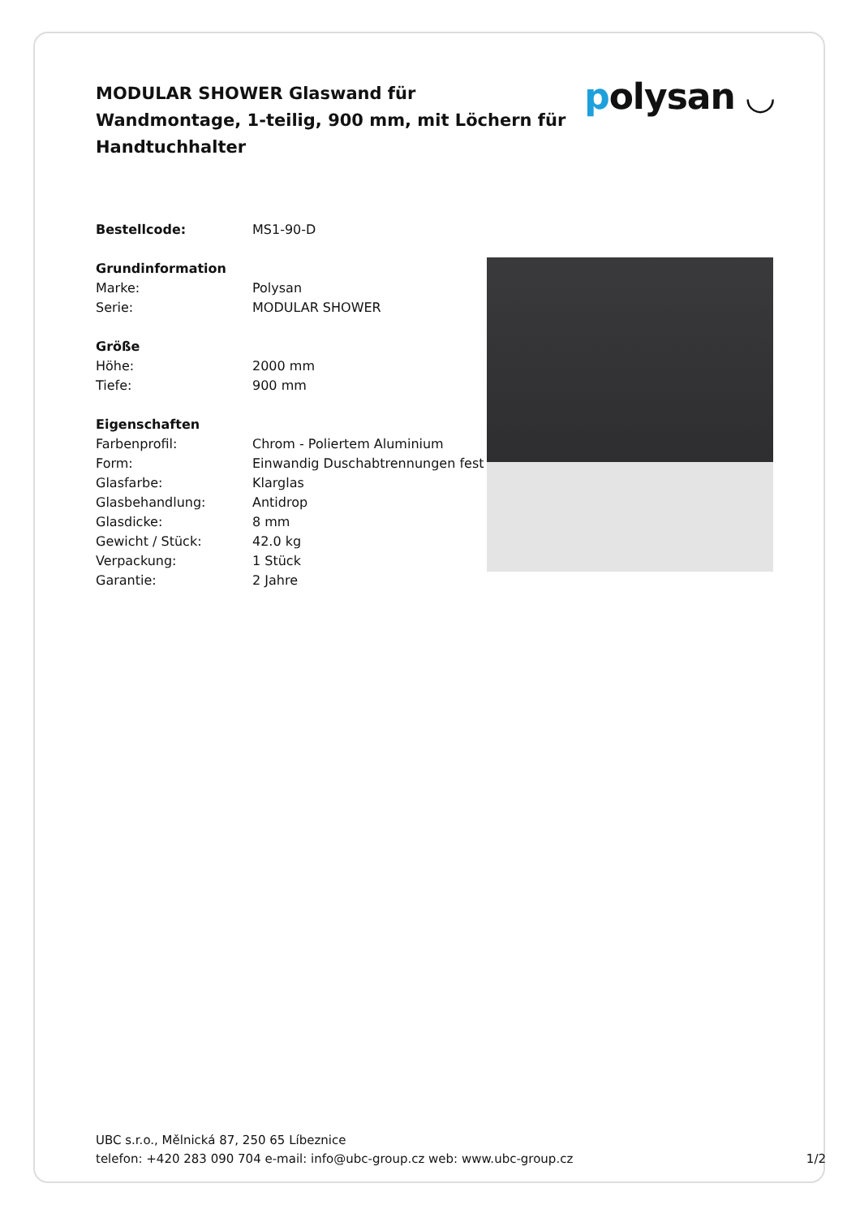MODULAR SHOWER Glaswand für Wandmontage, 1-teilig, 900 mm, mit Löchern für Handtuchhalter
polysan ◡
| Bestellcode: | MS1-90-D |
| Grundinformation | |
| Marke: | Polysan |
| Serie: | MODULAR SHOWER |
| Größe | |
| Höhe: | 2000 mm |
| Tiefe: | 900 mm |
| Eigenschaften | |
| Farbenprofil: | Chrom - Poliertem Aluminium |
| Form: | Einwandig Duschabtrennungen fest |
| Glasfarbe: | Klarglas |
| Glasbehandlung: | Antidrop |
| Glasdicke: | 8 mm |
| Gewicht / Stück: | 42.0 kg |
| Verpackung: | 1 Stück |
| Garantie: | 2 Jahre |
UBC s.r.o., Mělnická 87, 250 65 Líbeznice
telefon: +420 283 090 704 e-mail: info@ubc-group.cz web: www.ubc-group.cz
1/2